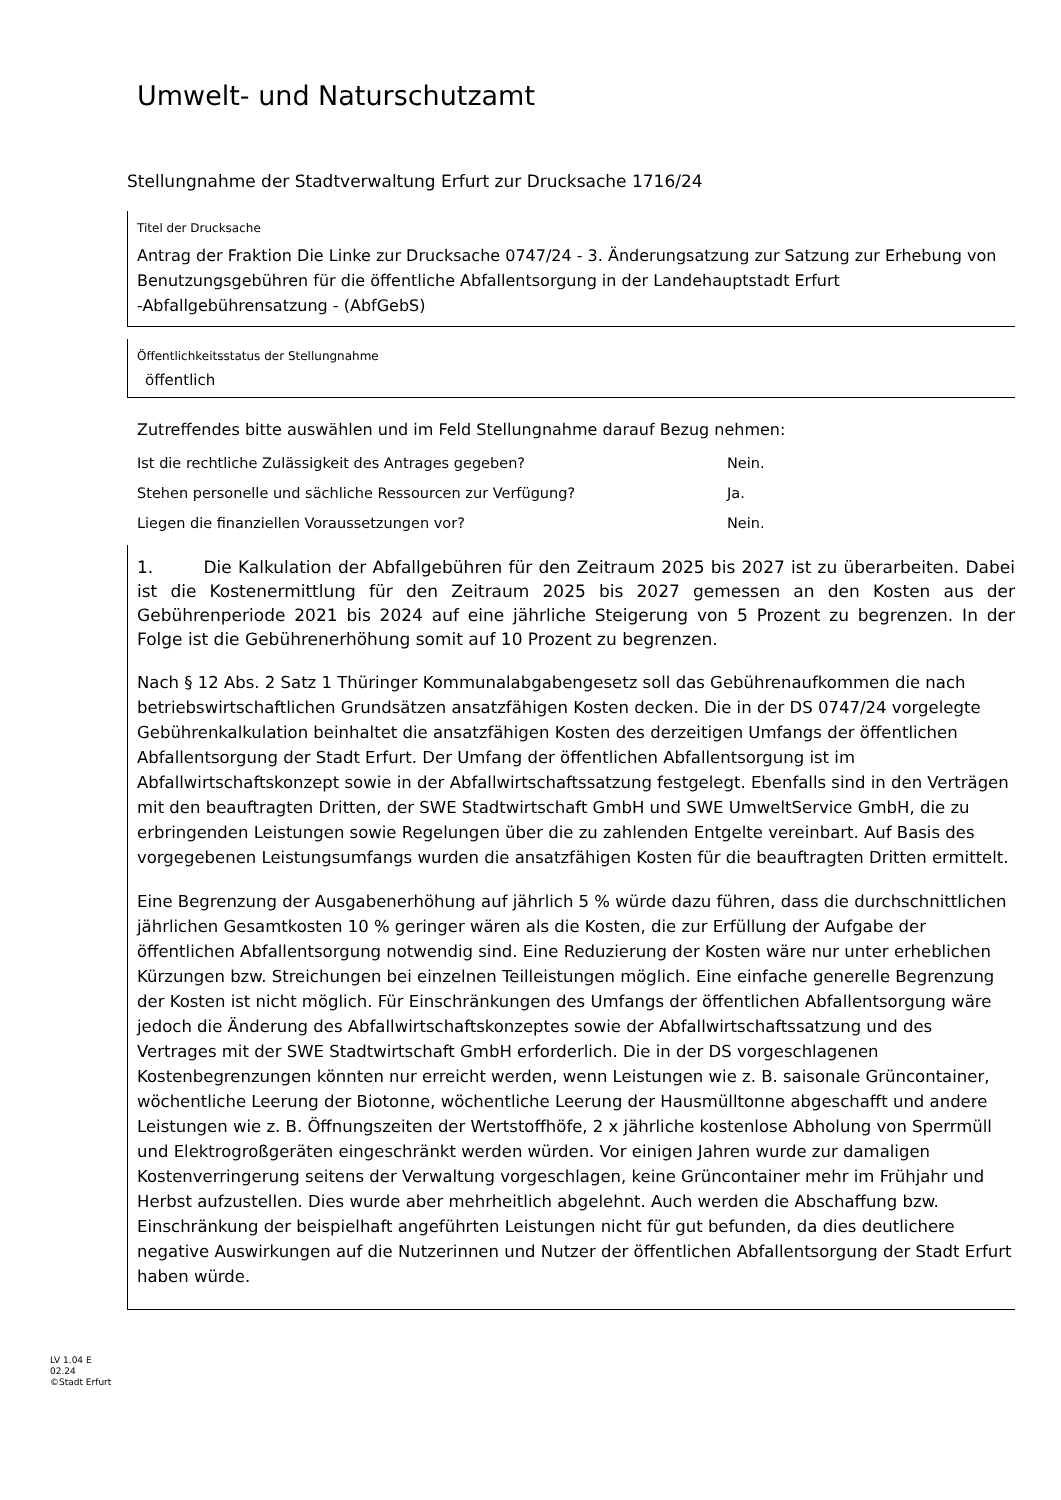Umwelt- und Naturschutzamt
Stellungnahme der Stadtverwaltung Erfurt zur Drucksache 1716/24
Titel der Drucksache
Antrag der Fraktion Die Linke zur Drucksache 0747/24 - 3. Änderungsatzung zur Satzung zur Erhebung von Benutzungsgebühren für die öffentliche Abfallentsorgung in der Landehauptstadt Erfurt
-Abfallgebührensatzung - (AbfGebS)
Öffentlichkeitsstatus der Stellungnahme
öffentlich
Zutreffendes bitte auswählen und im Feld Stellungnahme darauf Bezug nehmen:
Ist die rechtliche Zulässigkeit des Antrages gegeben? Nein.
Stehen personelle und sächliche Ressourcen zur Verfügung? Ja.
Liegen die finanziellen Voraussetzungen vor? Nein.
1. Die Kalkulation der Abfallgebühren für den Zeitraum 2025 bis 2027 ist zu überarbeiten. Dabei ist die Kostenermittlung für den Zeitraum 2025 bis 2027 gemessen an den Kosten aus der Gebührenperiode 2021 bis 2024 auf eine jährliche Steigerung von 5 Prozent zu begrenzen. In der Folge ist die Gebührenerhöhung somit auf 10 Prozent zu begrenzen.
Nach § 12 Abs. 2 Satz 1 Thüringer Kommunalabgabengesetz soll das Gebührenaufkommen die nach betriebswirtschaftlichen Grundsätzen ansatzfähigen Kosten decken. Die in der DS 0747/24 vorgelegte Gebührenkalkulation beinhaltet die ansatzfähigen Kosten des derzeitigen Umfangs der öffentlichen Abfallentsorgung der Stadt Erfurt. Der Umfang der öffentlichen Abfallentsorgung ist im Abfallwirtschaftskonzept sowie in der Abfallwirtschaftssatzung festgelegt. Ebenfalls sind in den Verträgen mit den beauftragten Dritten, der SWE Stadtwirtschaft GmbH und SWE UmweltService GmbH, die zu erbringenden Leistungen sowie Regelungen über die zu zahlenden Entgelte vereinbart. Auf Basis des vorgegebenen Leistungsumfangs wurden die ansatzfähigen Kosten für die beauftragten Dritten ermittelt.
Eine Begrenzung der Ausgabenerhöhung auf jährlich 5 % würde dazu führen, dass die durchschnittlichen jährlichen Gesamtkosten 10 % geringer wären als die Kosten, die zur Erfüllung der Aufgabe der öffentlichen Abfallentsorgung notwendig sind. Eine Reduzierung der Kosten wäre nur unter erheblichen Kürzungen bzw. Streichungen bei einzelnen Teilleistungen möglich. Eine einfache generelle Begrenzung der Kosten ist nicht möglich. Für Einschränkungen des Umfangs der öffentlichen Abfallentsorgung wäre jedoch die Änderung des Abfallwirtschaftskonzeptes sowie der Abfallwirtschaftssatzung und des Vertrages mit der SWE Stadtwirtschaft GmbH erforderlich. Die in der DS vorgeschlagenen Kostenbegrenzungen könnten nur erreicht werden, wenn Leistungen wie z. B. saisonale Grüncontainer, wöchentliche Leerung der Biotonne, wöchentliche Leerung der Hausmülltonne abgeschafft und andere Leistungen wie z. B. Öffnungszeiten der Wertstoffhöfe, 2 x jährliche kostenlose Abholung von Sperrmüll und Elektrogroßgeräten eingeschränkt werden würden. Vor einigen Jahren wurde zur damaligen Kostenverringerung seitens der Verwaltung vorgeschlagen, keine Grüncontainer mehr im Frühjahr und Herbst aufzustellen. Dies wurde aber mehrheitlich abgelehnt. Auch werden die Abschaffung bzw. Einschränkung der beispielhaft angeführten Leistungen nicht für gut befunden, da dies deutlichere negative Auswirkungen auf die Nutzerinnen und Nutzer der öffentlichen Abfallentsorgung der Stadt Erfurt haben würde.
LV 1.04 E
02.24
©Stadt Erfurt